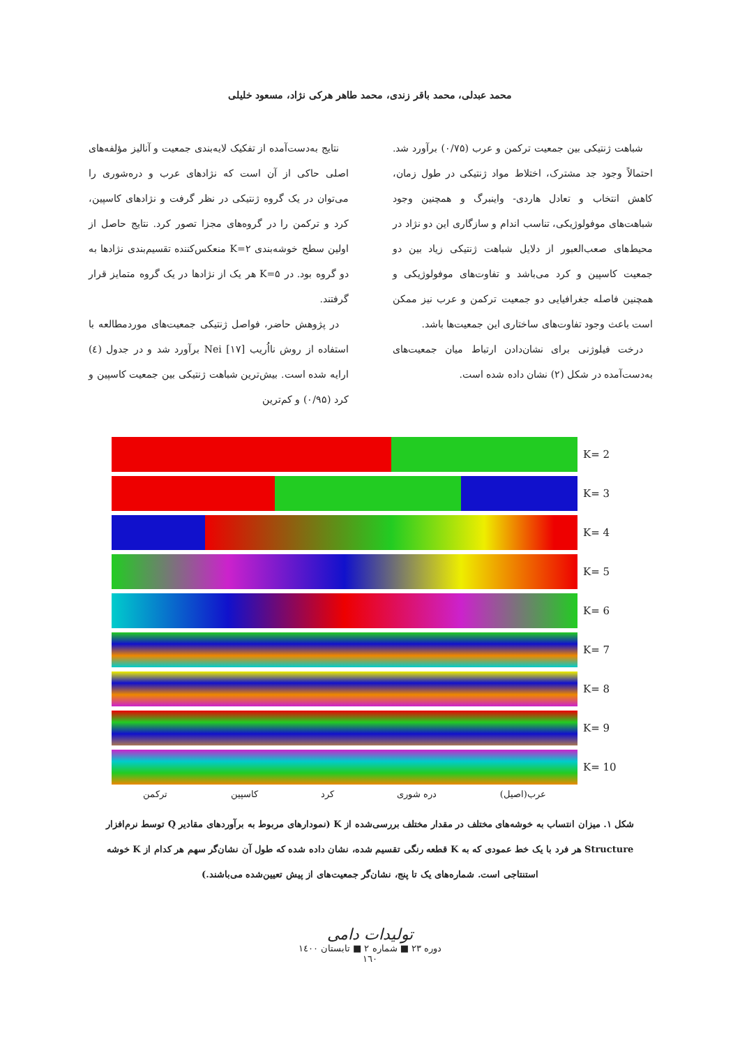محمد عبدلی، محمد باقر زندی، محمد طاهر هرکی نژاد، مسعود خلیلی
نتایج به‌دست‌آمده از تفکیک لایه‌بندی جمعیت و آنالیز مؤلفه‌های اصلی حاکی از آن است که نژادهای عرب و دره‌شوری را می‌توان در یک گروه ژنتیکی در نظر گرفت و نژادهای کاسپین، کرد و ترکمن را در گروه‌های مجزا تصور کرد. نتایج حاصل از اولین سطح خوشه‌بندی K=۲ منعکس‌کننده تقسیم‌بندی نژادها به دو گروه بود. در K=۵ هر یک از نژادها در یک گروه متمایز قرار گرفتند.
در پژوهش حاضر، فواصل ژنتیکی جمعیت‌های موردمطالعه با استفاده از روش نااُریب Nei [۱۷] برآورد شد و در جدول (٤) ارایه شده است. بیش‌ترین شباهت ژنتیکی بین جمعیت کاسپین و کرد (۰/۹۵) و کم‌ترین
شباهت ژنتیکی بین جمعیت ترکمن و عرب (۰/۷۵) برآورد شد. احتمالاً وجود جد مشترک، اختلاط مواد ژنتیکی در طول زمان، کاهش انتخاب و تعادل هاردی- واینبرگ و همچنین وجود شباهت‌های موفولوژیکی، تناسب اندام و سازگاری این دو نژاد در محیط‌های صعب‌العبور از دلایل شباهت ژنتیکی زیاد بین دو جمعیت کاسپین و کرد می‌باشد و تفاوت‌های موفولوژیکی و همچنین فاصله جغرافیایی دو جمعیت ترکمن و عرب نیز ممکن است باعث وجود تفاوت‌های ساختاری این جمعیت‌ها باشد.
درخت فیلوژنی برای نشان‌دادن ارتباط میان جمعیت‌های به‌دست‌آمده در شکل (۲) نشان داده شده است.
K= 2
K= 3
K= 4
K= 5
K= 6
K= 7
K= 8
K= 9
K= 10
عرب(اصیل) دره شوری کرد کاسپین ترکمن
شکل ۱. میزان انتساب به خوشه‌های مختلف در مقدار مختلف بررسی‌شده از K (نمودارهای مربوط به برآوردهای مقادیر Q توسط نرم‌افزار Structure هر فرد با یک خط عمودی که به K قطعه رنگی تقسیم شده، نشان داده شده که طول آن نشان‌گر سهم هر کدام از K خوشه استنتاجی است. شماره‌های یک تا پنج، نشان‌گر جمعیت‌های از پیش تعیین‌شده می‌باشند.)
تولیدات دامی
دوره ۲۳ ■ شماره ۲ ■ تابستان ۱٤۰۰
۱٦۰